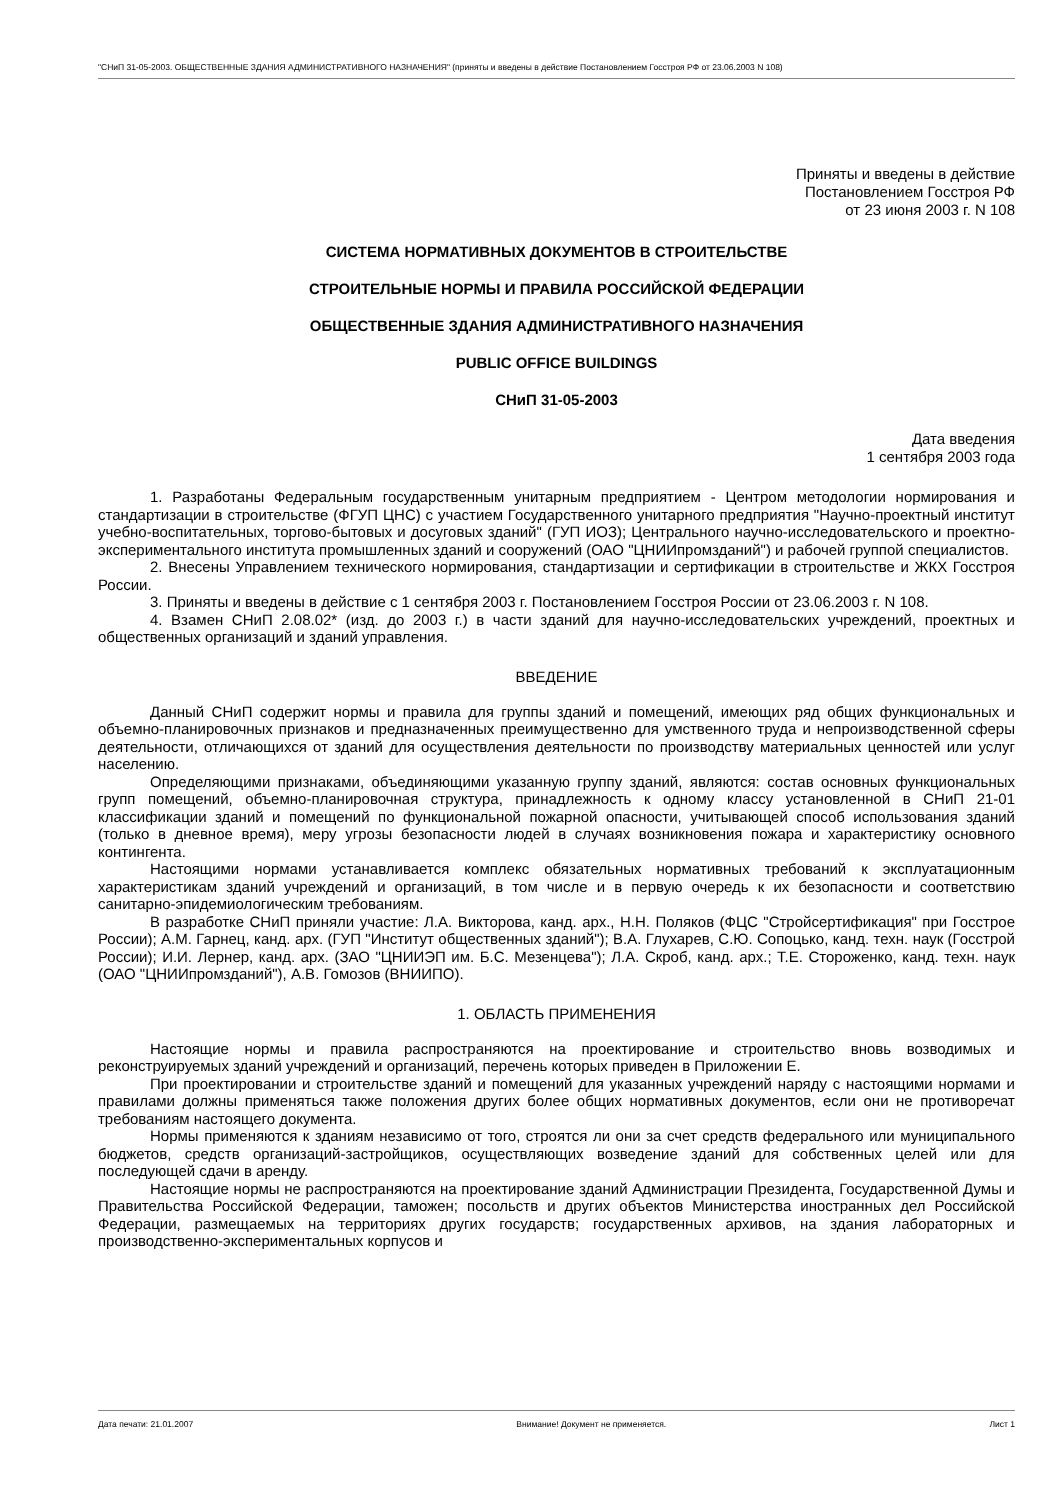"СНиП 31-05-2003. ОБЩЕСТВЕННЫЕ ЗДАНИЯ АДМИНИСТРАТИВНОГО НАЗНАЧЕНИЯ" (приняты и введены в действие Постановлением Госстроя РФ от 23.06.2003 N 108)
Приняты и введены в действие
Постановлением Госстроя РФ
от 23 июня 2003 г. N 108
СИСТЕМА НОРМАТИВНЫХ ДОКУМЕНТОВ В СТРОИТЕЛЬСТВЕ
СТРОИТЕЛЬНЫЕ НОРМЫ И ПРАВИЛА РОССИЙСКОЙ ФЕДЕРАЦИИ
ОБЩЕСТВЕННЫЕ ЗДАНИЯ АДМИНИСТРАТИВНОГО НАЗНАЧЕНИЯ
PUBLIC OFFICE BUILDINGS
СНиП 31-05-2003
Дата введения
1 сентября 2003 года
1. Разработаны Федеральным государственным унитарным предприятием - Центром методологии нормирования и стандартизации в строительстве (ФГУП ЦНС) с участием Государственного унитарного предприятия "Научно-проектный институт учебно-воспитательных, торгово-бытовых и досуговых зданий" (ГУП ИОЗ); Центрального научно-исследовательского и проектно-экспериментального института промышленных зданий и сооружений (ОАО "ЦНИИпромзданий") и рабочей группой специалистов.
2. Внесены Управлением технического нормирования, стандартизации и сертификации в строительстве и ЖКХ Госстроя России.
3. Приняты и введены в действие с 1 сентября 2003 г. Постановлением Госстроя России от 23.06.2003 г. N 108.
4. Взамен СНиП 2.08.02* (изд. до 2003 г.) в части зданий для научно-исследовательских учреждений, проектных и общественных организаций и зданий управления.
ВВЕДЕНИЕ
Данный СНиП содержит нормы и правила для группы зданий и помещений, имеющих ряд общих функциональных и объемно-планировочных признаков и предназначенных преимущественно для умственного труда и непроизводственной сферы деятельности, отличающихся от зданий для осуществления деятельности по производству материальных ценностей или услуг населению.
Определяющими признаками, объединяющими указанную группу зданий, являются: состав основных функциональных групп помещений, объемно-планировочная структура, принадлежность к одному классу установленной в СНиП 21-01 классификации зданий и помещений по функциональной пожарной опасности, учитывающей способ использования зданий (только в дневное время), меру угрозы безопасности людей в случаях возникновения пожара и характеристику основного контингента.
Настоящими нормами устанавливается комплекс обязательных нормативных требований к эксплуатационным характеристикам зданий учреждений и организаций, в том числе и в первую очередь к их безопасности и соответствию санитарно-эпидемиологическим требованиям.
В разработке СНиП приняли участие: Л.А. Викторова, канд. арх., Н.Н. Поляков (ФЦС "Стройсертификация" при Госстрое России); А.М. Гарнец, канд. арх. (ГУП "Институт общественных зданий"); В.А. Глухарев, С.Ю. Сопоцько, канд. техн. наук (Госстрой России); И.И. Лернер, канд. арх. (ЗАО "ЦНИИЭП им. Б.С. Мезенцева"); Л.А. Скроб, канд. арх.; Т.Е. Стороженко, канд. техн. наук (ОАО "ЦНИИпромзданий"), А.В. Гомозов (ВНИИПО).
1. ОБЛАСТЬ ПРИМЕНЕНИЯ
Настоящие нормы и правила распространяются на проектирование и строительство вновь возводимых и реконструируемых зданий учреждений и организаций, перечень которых приведен в Приложении Е.
При проектировании и строительстве зданий и помещений для указанных учреждений наряду с настоящими нормами и правилами должны применяться также положения других более общих нормативных документов, если они не противоречат требованиям настоящего документа.
Нормы применяются к зданиям независимо от того, строятся ли они за счет средств федерального или муниципального бюджетов, средств организаций-застройщиков, осуществляющих возведение зданий для собственных целей или для последующей сдачи в аренду.
Настоящие нормы не распространяются на проектирование зданий Администрации Президента, Государственной Думы и Правительства Российской Федерации, таможен; посольств и других объектов Министерства иностранных дел Российской Федерации, размещаемых на территориях других государств; государственных архивов, на здания лабораторных и производственно-экспериментальных корпусов и
Дата печати: 21.01.2007 Внимание! Документ не применяется. Лист 1